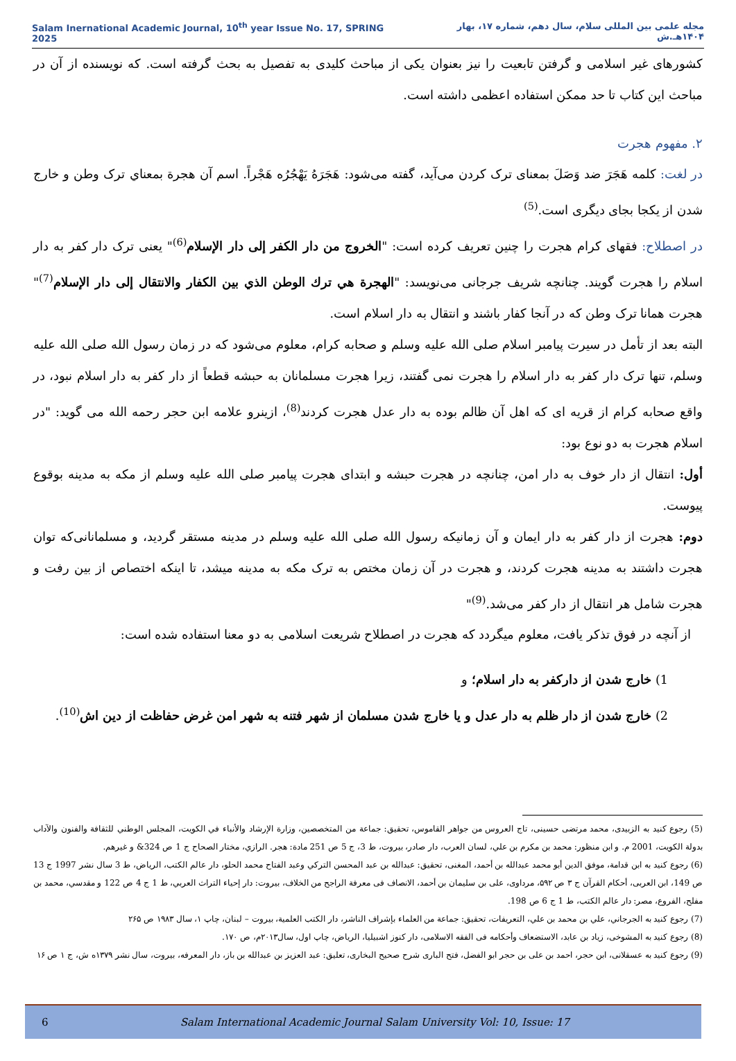Salam Inernational Academic Journal, 10<sup>th</sup> year Issue No. 17, SPRING 2025 مجله علمی بین المللی سلام، سال دهم، شماره ۱۷، بهار ۱۴۰۴هـ.ش
کشورهای غیر اسلامی و گرفتن تابعیت را نیز بعنوان یکی از مباحث کلیدی به تفصیل به بحث گرفته است. که نویسنده از آن در مباحث این کتاب تا حد ممکن استفاده اعظمی داشته است.
۲. مفهوم هجرت
در لغت: کلمه هَجَرَ ضد وَصَلَ بمعنای ترک کردن می‌آید، گفته می‌شود: هَجَرَهُ یَهْجُرُه هَجْراً. اسم آن هجرة بمعناي ترک وطن و خارج شدن از یکجا بجای دیگری است.<sup>(5)</sup>
در اصطلاح: فقهای کرام هجرت را چنین تعریف کرده است: "الخروج من دار الكفر إلى دار الإسلام<sup>(6)</sup>" یعنی ترک دار کفر به دار اسلام را هجرت گویند. چنانچه شریف جرجانی می‌نویسد: "الهجرة هي ترك الوطن الذي بين الكفار والانتقال إلى دار الإسلام<sup>(7)</sup>" هجرت همانا ترک وطن که در آنجا کفار باشند و انتقال به دار اسلام است.
البته بعد از تأمل در سیرت پیامبر اسلام صلی الله علیه وسلم و صحابه کرام، معلوم می‌شود که در زمان رسول الله صلی الله علیه وسلم، تنها ترک دار کفر به دار اسلام را هجرت نمی گفتند، زیرا هجرت مسلمانان به حبشه قطعاً از دار کفر به دار اسلام نبود، در واقع صحابه کرام از قریه ای که اهل آن ظالم بوده به دار عدل هجرت کردند<sup>(8)</sup>، ازینرو علامه ابن حجر رحمه الله می گوید: "در اسلام هجرت به دو نوع بود:
أول: انتقال از دار خوف به دار امن، چنانچه در هجرت حبشه و ابتدای هجرت پیامبر صلی الله علیه وسلم از مکه به مدینه بوقوع پیوست.
دوم: هجرت از دار کفر به دار ایمان و آن زمانیکه رسول الله صلی الله علیه وسلم در مدینه مستقر گردید، و مسلمانانی‌که توان هجرت داشتند به مدینه هجرت کردند، و هجرت در آن زمان مختص به ترک مکه به مدینه میشد، تا اینکه اختصاص از بین رفت و هجرت شامل هر انتقال از دار کفر می‌شد.<sup>(9)</sup>"
از آنچه در فوق تذکر یافت، معلوم میگردد که هجرت در اصطلاح شریعت اسلامی به دو معنا استفاده شده است:
1) خارج شدن از دارکفر به دار اسلام؛ و
2) خارج شدن از دار ظلم به دار عدل و یا خارج شدن مسلمان از شهر فتنه به شهر امن غرض حفاظت از دین اش<sup>(10)</sup>.
(5) رجوع کنید به الزبیدی، محمد مرتضی حسینی، تاج العروس من جواهر القاموس، تحقيق: جماعة من المتخصصين، وزارة الإرشاد والأنباء في الكويت، المجلس الوطني للثقافة والفنون والآداب بدولة الكويت، 2001 م. و ابن منظور: محمد بن مكرم بن علي، لسان العرب، دار صادر، بيروت، ط 3، ج 5 ص 251 مادة: هجر. الرازي، مختار الصحاح ج 1 ص 324& و غیرهم.
(6) رجوع کنید به ابن قدامة، موفق الدين أبو محمد عبدالله بن أحمد، المغنى، تحقيق: عبدالله بن عبد المحسن التركي وعبد الفتاح محمد الحلو، دار عالم الكتب، الرياض، ط 3 سال نشر 1997 ج 13 ص 149، ابن العربی، أحکام القرآن ج ۳ ص ۵۹۲، مرداوی، علی بن سلیمان بن أحمد، الانصاف فی معرفة الراجح من الخلاف، بیروت: دار إحياء التراث العربي، ط 1 ج 4 ص 122 و مقدسي، محمد بن مفلح، الفروع، مصر: دار عالم الكتب، ط 1 ج 6 ص 198.
(7) رجوع کنید به الجرجاني، علي بن محمد بن علي، التعريفات، تحقيق: جماعة من العلماء بإشراف الناشر، دار الكتب العلمية، بيروت – لبنان، چاپ ۱، سال ۱۹۸۳ ص ۲۶۵
(8) رجوع کنید به المشوخی، زیاد بن عابد، الاستضعاف وأحکامه فی الفقه الاسلامی، دار کنوز اشبیلیا، الریاض، چاپ اول، سال۲۰۱۳م، ص ۱۷۰.
(9) رجوع کنید به عسقلانی، ابن حجر، احمد بن علی بن حجر ابو الفضل، فتح الباری شرح صحیح البخاری، تعلیق: عبد العزیز بن عبدالله بن باز، دار المعرفه، بیروت، سال نشر ۱۳۷۹ه ش، ج ۱ ص ۱۶
6 Salam International Academic Journal Salam University Vol: 10, Issue: 17